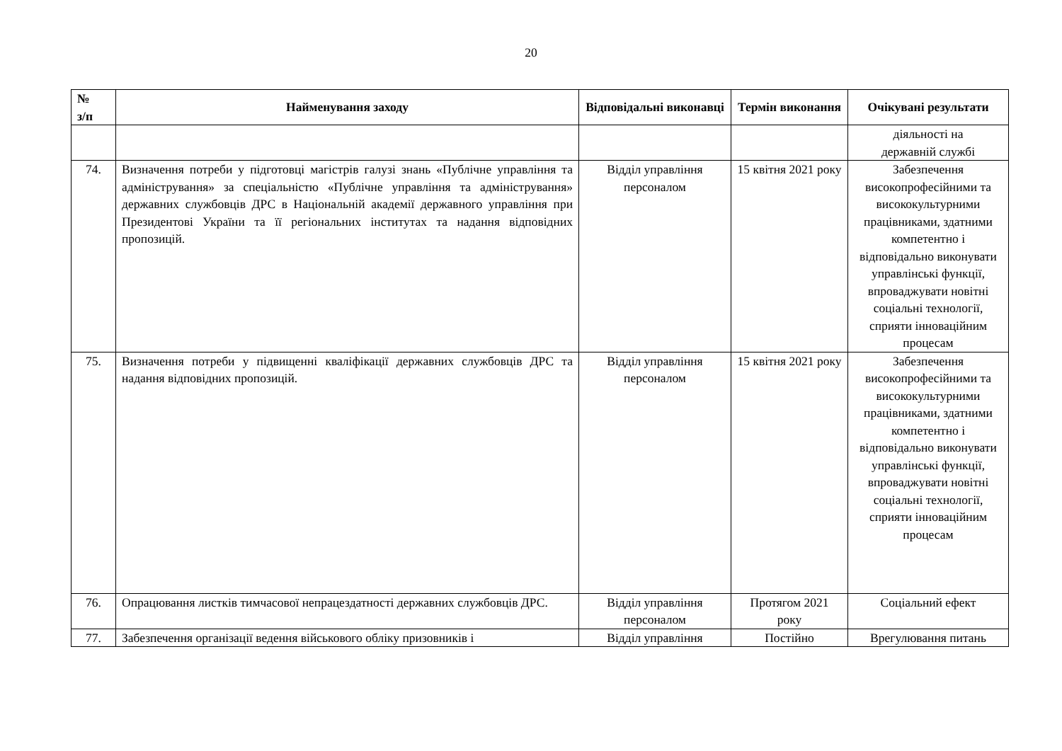20
| № з/п | Найменування заходу | Відповідальні виконавці | Термін виконання | Очікувані результати |
| --- | --- | --- | --- | --- |
| | | | | діяльності на державній службі |
| 74. | Визначення потреби у підготовці магістрів галузі знань «Публічне управління та адміністрування» за спеціальністю «Публічне управління та адміністрування» державних службовців ДРС в Національній академії державного управління при Президентові України та її регіональних інститутах та надання відповідних пропозицій. | Відділ управління персоналом | 15 квітня 2021 року | Забезпечення високопрофесійними та висококультурними працівниками, здатними компетентно і відповідально виконувати управлінські функції, впроваджувати новітні соціальні технології, сприяти інноваційним процесам |
| 75. | Визначення потреби у підвищенні кваліфікації державних службовців ДРС та надання відповідних пропозицій. | Відділ управління персоналом | 15 квітня 2021 року | Забезпечення високопрофесійними та висококультурними працівниками, здатними компетентно і відповідально виконувати управлінські функції, впроваджувати новітні соціальні технології, сприяти інноваційним процесам |
| 76. | Опрацювання листків тимчасової непрацездатності державних службовців ДРС. | Відділ управління персоналом | Протягом 2021 року | Соціальний ефект |
| 77. | Забезпечення організації ведення військового обліку призовників і | Відділ управління | Постійно | Врегулювання питань |